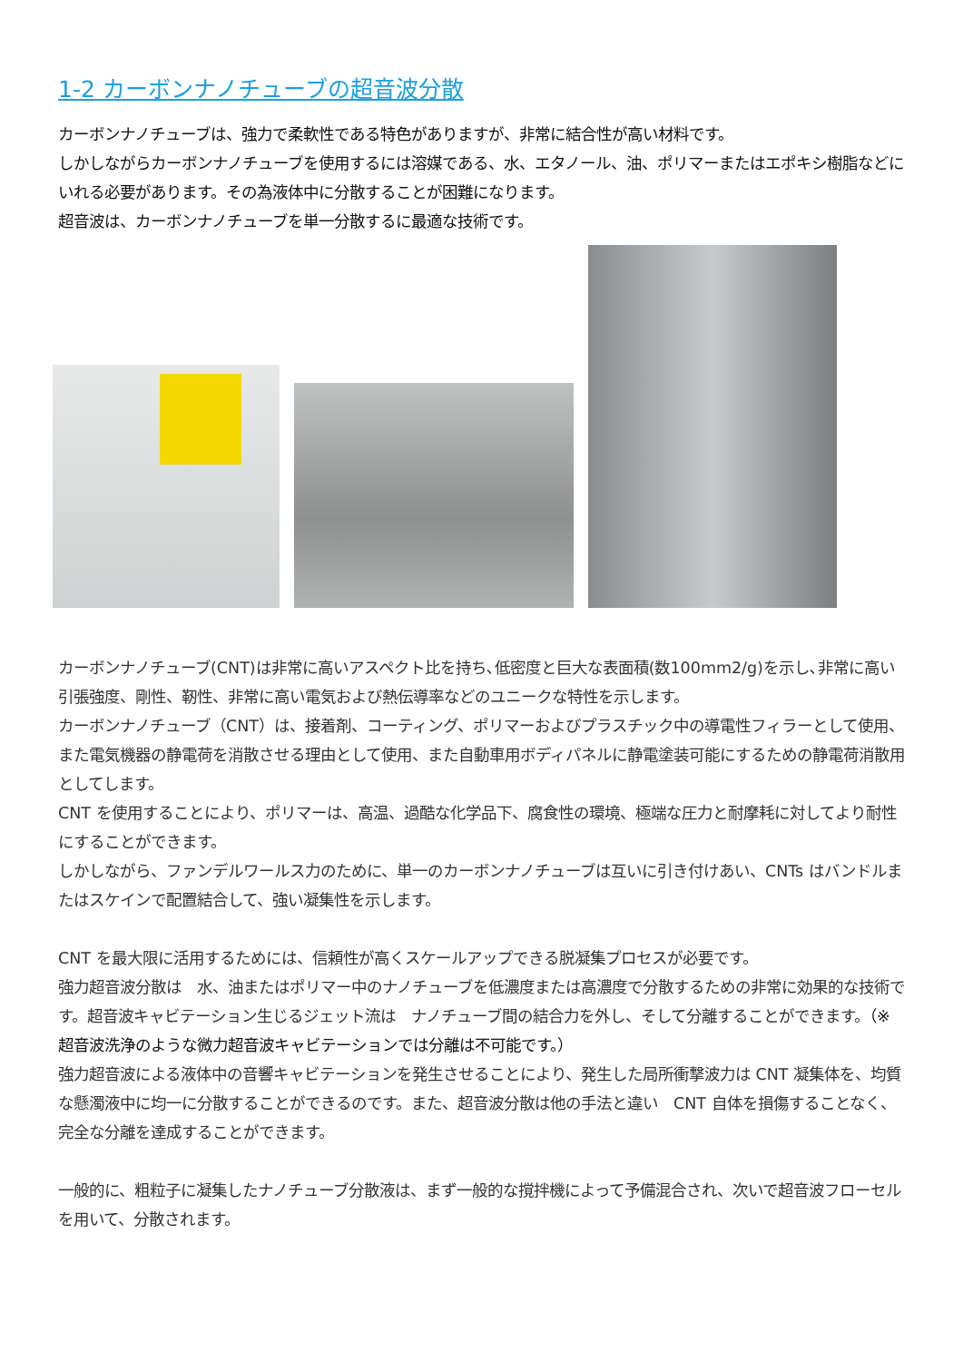1-2 カーボンナノチューブの超音波分散
カーボンナノチューブは、強力で柔軟性である特色がありますが、非常に結合性が高い材料です。
しかしながらカーボンナノチューブを使用するには溶媒である、水、エタノール、油、ポリマーまたはエポキシ樹脂などにいれる必要があります。その為液体中に分散することが困難になります。
超音波は、カーボンナノチューブを単一分散するに最適な技術です。
カーボンナノチューブ(CNT)は非常に高いアスペクト比を持ち､低密度と巨大な表面積(数100mm2/g)を示し､非常に高い引張強度、剛性、靭性、非常に高い電気および熱伝導率などのユニークな特性を示します。
カーボンナノチューブ（CNT）は、接着剤、コーティング、ポリマーおよびプラスチック中の導電性フィラーとして使用、また電気機器の静電荷を消散させる理由として使用、また自動車用ボディパネルに静電塗装可能にするための静電荷消散用としてします。
CNT を使用することにより、ポリマーは、高温、過酷な化学品下、腐食性の環境、極端な圧力と耐摩耗に対してより耐性にすることができます。
しかしながら、ファンデルワールス力のために、単一のカーボンナノチューブは互いに引き付けあい、CNTs はバンドルまたはスケインで配置結合して、強い凝集性を示します。
CNT を最大限に活用するためには、信頼性が高くスケールアップできる脱凝集プロセスが必要です。
強力超音波分散は　水、油またはポリマー中のナノチューブを低濃度または高濃度で分散するための非常に効果的な技術です。超音波キャビテーション生じるジェット流は　ナノチューブ間の結合力を外し、そして分離することができます。（※　超音波洗浄のような微力超音波キャビテーションでは分離は不可能です。）
強力超音波による液体中の音響キャビテーションを発生させることにより、発生した局所衝撃波力は CNT 凝集体を、均質な懸濁液中に均一に分散することができるのです。また、超音波分散は他の手法と違い　CNT 自体を損傷することなく、完全な分離を達成することができます。
一般的に、粗粒子に凝集したナノチューブ分散液は、まず一般的な撹拌機によって予備混合され、次いで超音波フローセルを用いて、分散されます。